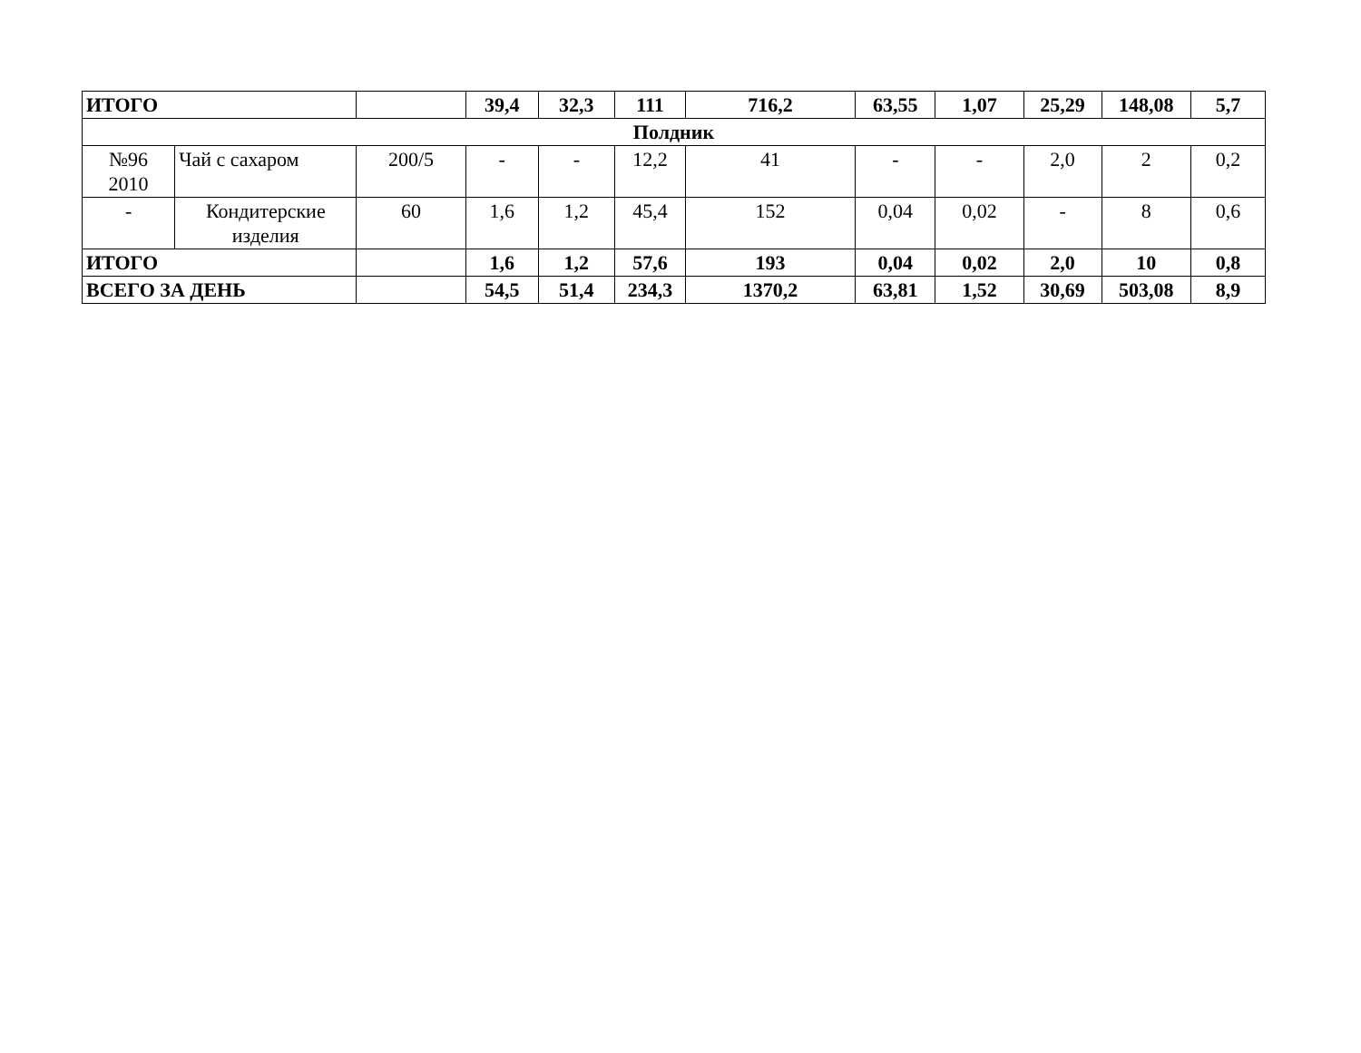| ИТОГО | | | 39,4 | 32,3 | 111 | 716,2 | 63,55 | 1,07 | 25,29 | 148,08 | 5,7 |
| Полдник | | | | | | | | | | | |
| №96 2010 | Чай с сахаром | 200/5 | - | - | 12,2 | 41 | - | - | 2,0 | 2 | 0,2 |
| - | Кондитерские изделия | 60 | 1,6 | 1,2 | 45,4 | 152 | 0,04 | 0,02 | - | 8 | 0,6 |
| ИТОГО | | | 1,6 | 1,2 | 57,6 | 193 | 0,04 | 0,02 | 2,0 | 10 | 0,8 |
| ВСЕГО ЗА ДЕНЬ | | | 54,5 | 51,4 | 234,3 | 1370,2 | 63,81 | 1,52 | 30,69 | 503,08 | 8,9 |